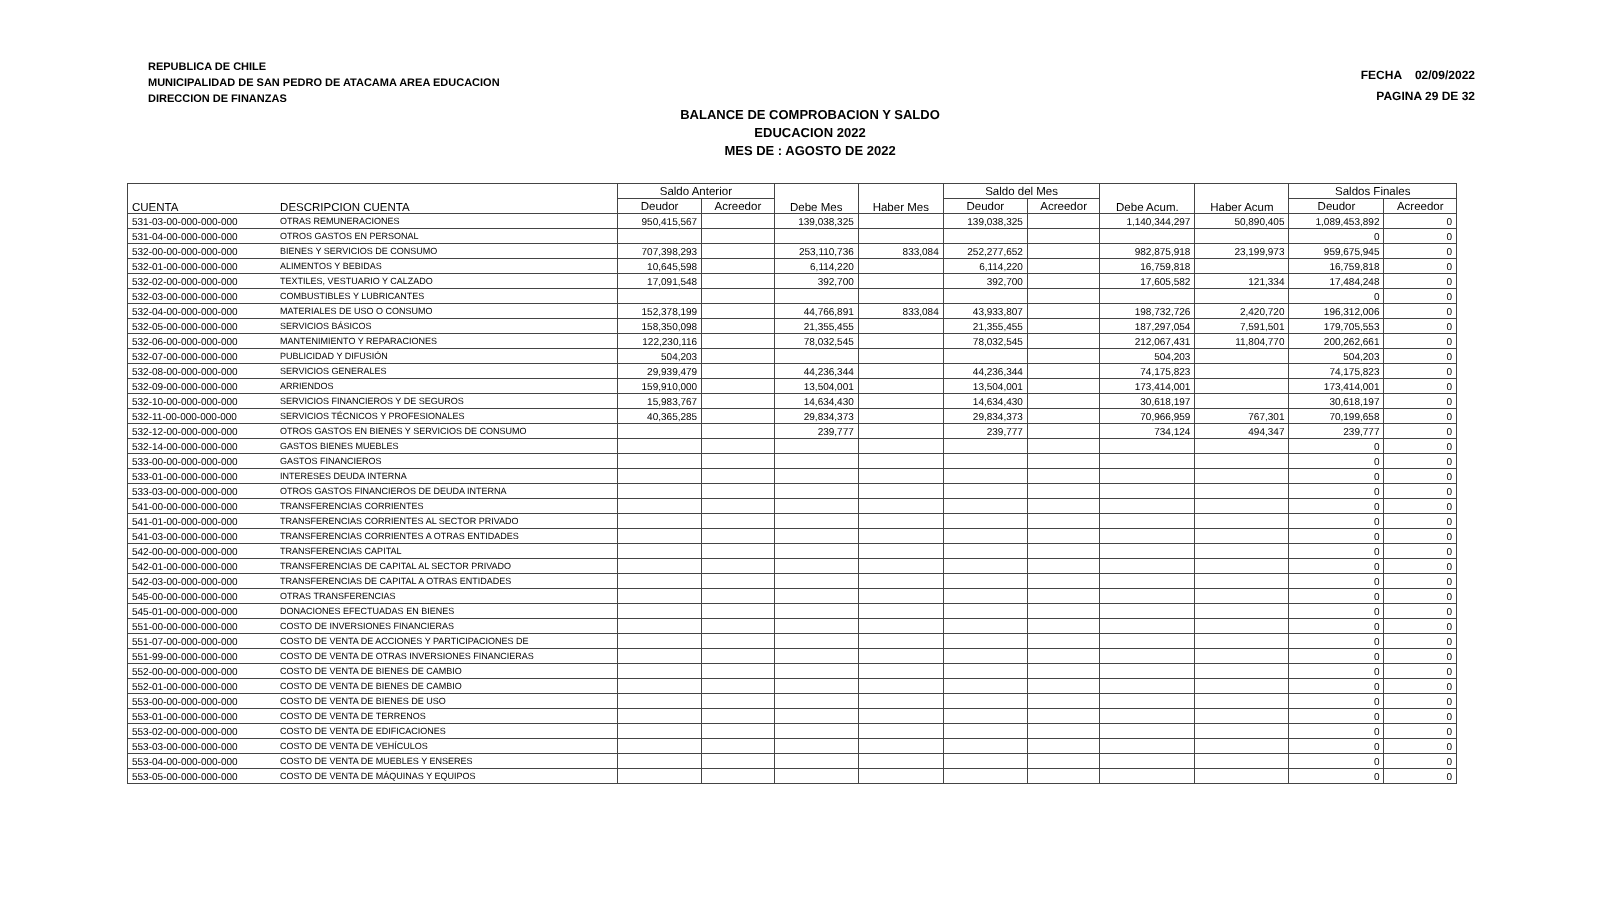REPUBLICA DE CHILE
MUNICIPALIDAD DE SAN PEDRO DE ATACAMA AREA EDUCACION
DIRECCION DE FINANZAS
FECHA 02/09/2022
PAGINA 29 DE 32
BALANCE DE COMPROBACION Y SALDO
EDUCACION 2022
MES DE : AGOSTO DE 2022
| CUENTA | DESCRIPCION CUENTA | Saldo Anterior | | Debe Mes | Haber Mes | Saldo del Mes | | Debe Acum. | Haber Acum | Saldos Finales | |
| --- | --- | --- | --- | --- | --- | --- | --- | --- | --- | --- | --- |
| | | Deudor | Acreedor | | | Deudor | Acreedor | | | Deudor | Acreedor |
| 531-03-00-000-000-000 | OTRAS REMUNERACIONES | 950,415,567 | | 139,038,325 | | 139,038,325 | | 1,140,344,297 | 50,890,405 | 1,089,453,892 | 0 |
| 531-04-00-000-000-000 | OTROS GASTOS EN PERSONAL | | | | | | | | | 0 | 0 |
| 532-00-00-000-000-000 | BIENES Y SERVICIOS DE CONSUMO | 707,398,293 | | 253,110,736 | 833,084 | 252,277,652 | | 982,875,918 | 23,199,973 | 959,675,945 | 0 |
| 532-01-00-000-000-000 | ALIMENTOS Y BEBIDAS | 10,645,598 | | 6,114,220 | | 6,114,220 | | 16,759,818 | | 16,759,818 | 0 |
| 532-02-00-000-000-000 | TEXTILES, VESTUARIO Y CALZADO | 17,091,548 | | 392,700 | | 392,700 | | 17,605,582 | 121,334 | 17,484,248 | 0 |
| 532-03-00-000-000-000 | COMBUSTIBLES Y LUBRICANTES | | | | | | | | | 0 | 0 |
| 532-04-00-000-000-000 | MATERIALES DE USO O CONSUMO | 152,378,199 | | 44,766,891 | 833,084 | 43,933,807 | | 198,732,726 | 2,420,720 | 196,312,006 | 0 |
| 532-05-00-000-000-000 | SERVICIOS BÁSICOS | 158,350,098 | | 21,355,455 | | 21,355,455 | | 187,297,054 | 7,591,501 | 179,705,553 | 0 |
| 532-06-00-000-000-000 | MANTENIMIENTO Y REPARACIONES | 122,230,116 | | 78,032,545 | | 78,032,545 | | 212,067,431 | 11,804,770 | 200,262,661 | 0 |
| 532-07-00-000-000-000 | PUBLICIDAD Y DIFUSIÓN | 504,203 | | | | | | 504,203 | | 504,203 | 0 |
| 532-08-00-000-000-000 | SERVICIOS GENERALES | 29,939,479 | | 44,236,344 | | 44,236,344 | | 74,175,823 | | 74,175,823 | 0 |
| 532-09-00-000-000-000 | ARRIENDOS | 159,910,000 | | 13,504,001 | | 13,504,001 | | 173,414,001 | | 173,414,001 | 0 |
| 532-10-00-000-000-000 | SERVICIOS FINANCIEROS Y DE SEGUROS | 15,983,767 | | 14,634,430 | | 14,634,430 | | 30,618,197 | | 30,618,197 | 0 |
| 532-11-00-000-000-000 | SERVICIOS TÉCNICOS Y PROFESIONALES | 40,365,285 | | 29,834,373 | | 29,834,373 | | 70,966,959 | 767,301 | 70,199,658 | 0 |
| 532-12-00-000-000-000 | OTROS GASTOS EN BIENES Y SERVICIOS DE CONSUMO | | | 239,777 | | 239,777 | | 734,124 | 494,347 | 239,777 | 0 |
| 532-14-00-000-000-000 | GASTOS BIENES MUEBLES | | | | | | | | | 0 | 0 |
| 533-00-00-000-000-000 | GASTOS FINANCIEROS | | | | | | | | | 0 | 0 |
| 533-01-00-000-000-000 | INTERESES DEUDA INTERNA | | | | | | | | | 0 | 0 |
| 533-03-00-000-000-000 | OTROS GASTOS FINANCIEROS DE DEUDA INTERNA | | | | | | | | | 0 | 0 |
| 541-00-00-000-000-000 | TRANSFERENCIAS CORRIENTES | | | | | | | | | 0 | 0 |
| 541-01-00-000-000-000 | TRANSFERENCIAS CORRIENTES AL SECTOR PRIVADO | | | | | | | | | 0 | 0 |
| 541-03-00-000-000-000 | TRANSFERENCIAS CORRIENTES A OTRAS ENTIDADES | | | | | | | | | 0 | 0 |
| 542-00-00-000-000-000 | TRANSFERENCIAS CAPITAL | | | | | | | | | 0 | 0 |
| 542-01-00-000-000-000 | TRANSFERENCIAS DE CAPITAL AL SECTOR PRIVADO | | | | | | | | | 0 | 0 |
| 542-03-00-000-000-000 | TRANSFERENCIAS DE CAPITAL A OTRAS ENTIDADES | | | | | | | | | 0 | 0 |
| 545-00-00-000-000-000 | OTRAS TRANSFERENCIAS | | | | | | | | | 0 | 0 |
| 545-01-00-000-000-000 | DONACIONES EFECTUADAS EN BIENES | | | | | | | | | 0 | 0 |
| 551-00-00-000-000-000 | COSTO DE INVERSIONES FINANCIERAS | | | | | | | | | 0 | 0 |
| 551-07-00-000-000-000 | COSTO DE VENTA DE ACCIONES Y PARTICIPACIONES DE | | | | | | | | | 0 | 0 |
| 551-99-00-000-000-000 | COSTO DE VENTA DE OTRAS INVERSIONES FINANCIERAS | | | | | | | | | 0 | 0 |
| 552-00-00-000-000-000 | COSTO DE VENTA DE BIENES DE CAMBIO | | | | | | | | | 0 | 0 |
| 552-01-00-000-000-000 | COSTO DE VENTA DE BIENES DE CAMBIO | | | | | | | | | 0 | 0 |
| 553-00-00-000-000-000 | COSTO DE VENTA DE BIENES DE USO | | | | | | | | | 0 | 0 |
| 553-01-00-000-000-000 | COSTO DE VENTA DE TERRENOS | | | | | | | | | 0 | 0 |
| 553-02-00-000-000-000 | COSTO DE VENTA DE EDIFICACIONES | | | | | | | | | 0 | 0 |
| 553-03-00-000-000-000 | COSTO DE VENTA DE VEHÍCULOS | | | | | | | | | 0 | 0 |
| 553-04-00-000-000-000 | COSTO DE VENTA DE MUEBLES Y ENSERES | | | | | | | | | 0 | 0 |
| 553-05-00-000-000-000 | COSTO DE VENTA DE MÁQUINAS Y EQUIPOS | | | | | | | | | 0 | 0 |